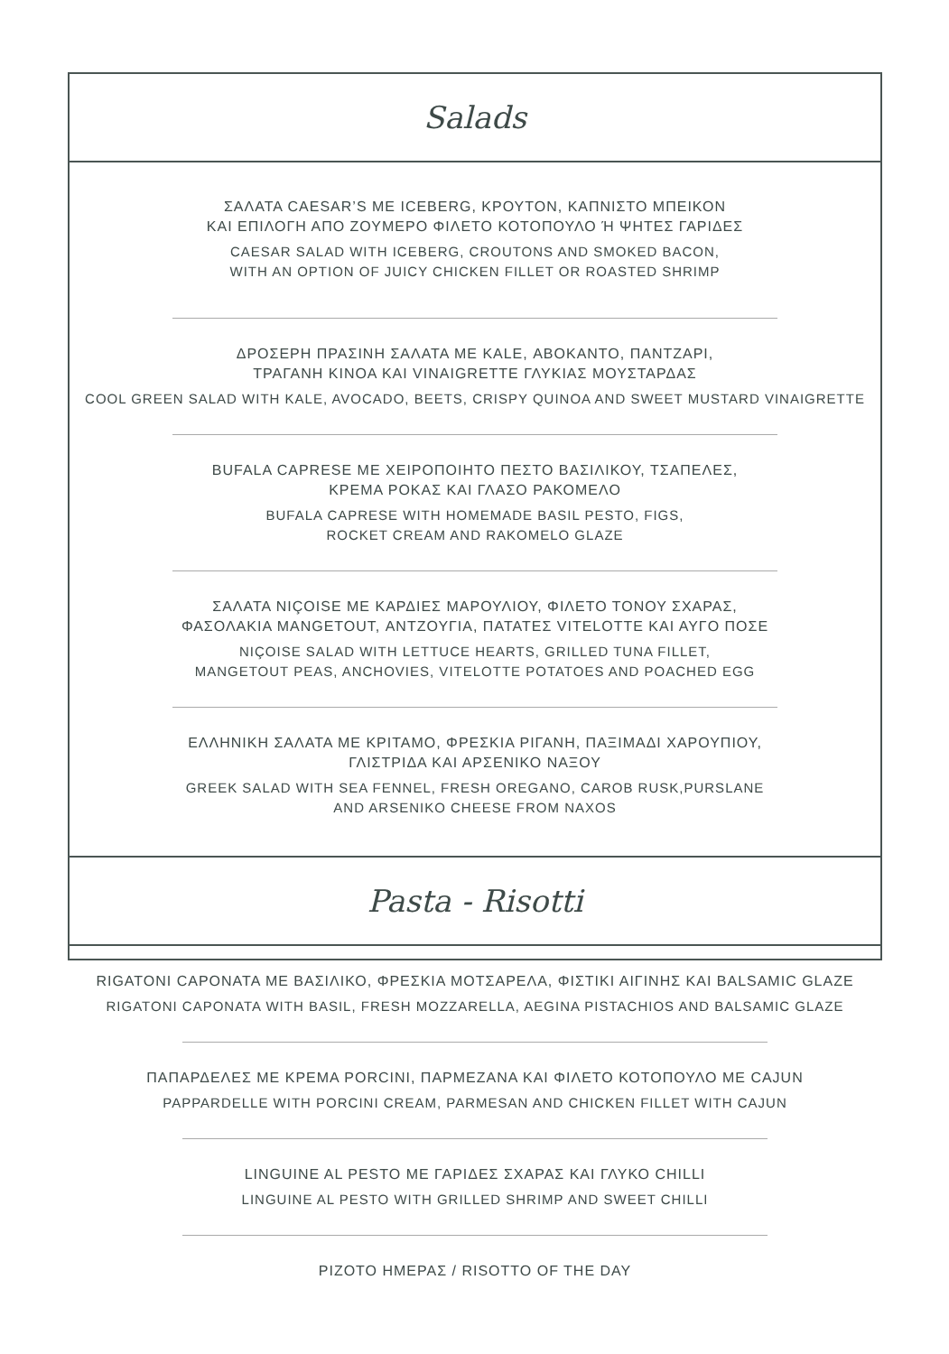Salads
ΣΑΛΑΤΑ CAESAR’S ΜΕ ICEBERG, ΚΡΟΥΤΟΝ, ΚΑΠΝΙΣΤΟ ΜΠΕΙΚΟΝ
ΚΑΙ ΕΠΙΛΟΓΗ ΑΠΟ ΖΟΥΜΕΡΟ ΦΙΛΕΤΟ ΚΟΤΟΠΟΥΛΟ Ή ΨΗΤΕΣ ΓΑΡΙΔΕΣ
CAESAR SALAD WITH ICEBERG, CROUTONS AND SMOKED BACON,
WITH AN OPTION OF JUICY CHICKEN FILLET OR ROASTED SHRIMP
ΔΡΟΣΕΡΗ ΠΡΑΣΙΝΗ ΣΑΛΑΤΑ ΜΕ KALE, ΑΒΟΚΑΝΤΟ, ΠΑΝΤΖΑΡΙ,
ΤΡΑΓΑΝΗ ΚΙΝΟΑ ΚΑΙ VINAIGRETTE ΓΛΥΚΙΑΣ ΜΟΥΣΤΑΡΔΑΣ
COOL GREEN SALAD WITH KALE, AVOCADO, BEETS, CRISPY QUINOA AND SWEET MUSTARD VINAIGRETTE
BUFALA CAPRESE ΜΕ ΧΕΙΡΟΠΟΙΗΤΟ ΠΕΣΤΟ ΒΑΣΙΛΙΚΟΥ, ΤΣΑΠΕΛΕΣ,
ΚΡΕΜΑ ΡΟΚΑΣ ΚΑΙ ΓΛΑΣΟ ΡΑΚΟΜΕΛΟ
BUFALA CAPRESE WITH HOMEMADE BASIL PESTO, FIGS,
ROCKET CREAM AND RAKOMELO GLAZE
ΣΑΛΑΤΑ NIÇOISE ΜΕ ΚΑΡΔΙΕΣ ΜΑΡΟΥΛΙΟΥ, ΦΙΛΕΤΟ ΤΟΝΟΥ ΣΧΑΡΑΣ,
ΦΑΣΟΛΑΚΙΑ MANGETOUT, ΑΝΤΖΟΥΓΙΑ, ΠΑΤΑΤΕΣ VITELOTTE ΚΑΙ ΑΥΓΟ ΠΟΣΕ
NIÇOISE SALAD WITH LETTUCE HEARTS, GRILLED TUNA FILLET,
MANGETOUT PEAS, ANCHOVIES, VITELOTTE POTATOES AND POACHED EGG
ΕΛΛΗΝΙΚΗ ΣΑΛΑΤΑ ΜΕ ΚΡΙΤΑΜΟ, ΦΡΕΣΚΙΑ ΡΙΓΑΝΗ, ΠΑΞΙΜΑΔΙ ΧΑΡΟΥΠΙΟΥ,
ΓΛΙΣΤΡΙΔΑ ΚΑΙ ΑΡΣΕΝΙΚΟ ΝΑΞΟΥ
GREEK SALAD WITH SEA FENNEL, FRESH OREGANO, CAROB RUSK,PURSLANE
AND ARSENIKO CHEESE FROM NAXOS
Pasta - Risotti
RIGATONI CAPONATA ΜΕ ΒΑΣΙΛΙΚΟ, ΦΡΕΣΚΙΑ ΜΟΤΣΑΡΕΛΑ, ΦΙΣΤΙΚΙ ΑΙΓΙΝΗΣ ΚΑΙ BALSAMIC GLAZE
RIGATONI CAPONATA WITH BASIL, FRESH MOZZARELLA, AEGINA PISTACHIOS AND BALSAMIC GLAZE
ΠΑΠΑΡΔΕΛΕΣ ΜΕ ΚΡΕΜΑ PORCINI, ΠΑΡΜΕΖΑΝΑ ΚΑΙ ΦΙΛΕΤΟ ΚΟΤΟΠΟΥΛΟ ΜΕ CAJUN
PAPPARDELLE WITH PORCINI CREAM, PARMESAN AND CHICKEN FILLET WITH CAJUN
LINGUINE AL PESTO ΜΕ ΓΑΡΙΔΕΣ ΣΧΑΡΑΣ ΚΑΙ ΓΛΥΚΟ CHILLI
LINGUINE AL PESTO WITH GRILLED SHRIMP AND SWEET CHILLI
ΡΙΖΟΤΟ ΗΜΕΡΑΣ / RISOTTO OF THE DAY